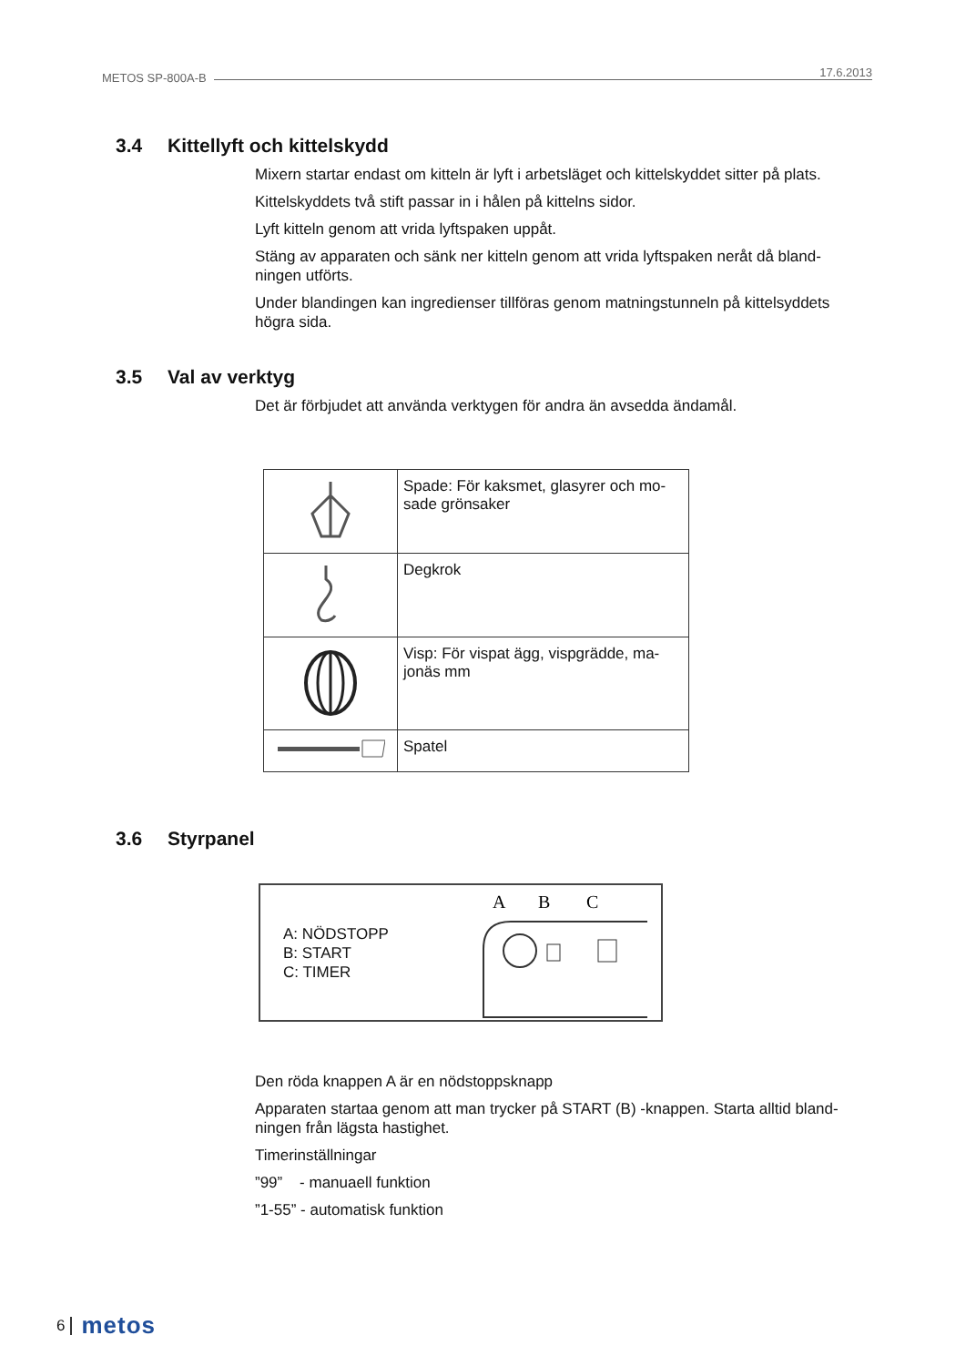METOS SP-800A-B 17.6.2013
3.4 Kittellyft och kittelskydd
Mixern startar endast om kitteln är lyft i arbetsläget och kittelskyddet sitter på plats.
Kittelskyddets två stift passar in i hålen på kittelns sidor.
Lyft kitteln genom att vrida lyftspaken uppåt.
Stäng av apparaten och sänk ner kitteln genom att vrida lyftspaken neråt då bland-ningen utförts.
Under blandingen kan ingredienser tillföras genom matningstunneln på kittelsyddets högra sida.
3.5 Val av verktyg
Det är förbjudet att använda verktygen för andra än avsedda ändamål.
| | Spade: För kaksmet, glasyrer och mo-sade grönsaker |
| | Degkrok |
| | Visp: För vispat ägg, vispgrädde, ma-jonäs mm |
| | Spatel |
3.6 Styrpanel
A: NÖDSTOPP
B: START
C: TIMER
A
B
C
Den röda knappen A är en nödstoppsknapp
Apparaten startaa genom att man trycker på START (B) -knappen. Starta alltid bland-ningen från lägsta hastighet.
Timerinställningar
”99” - manuaell funktion
”1-55” - automatisk funktion
6 metos